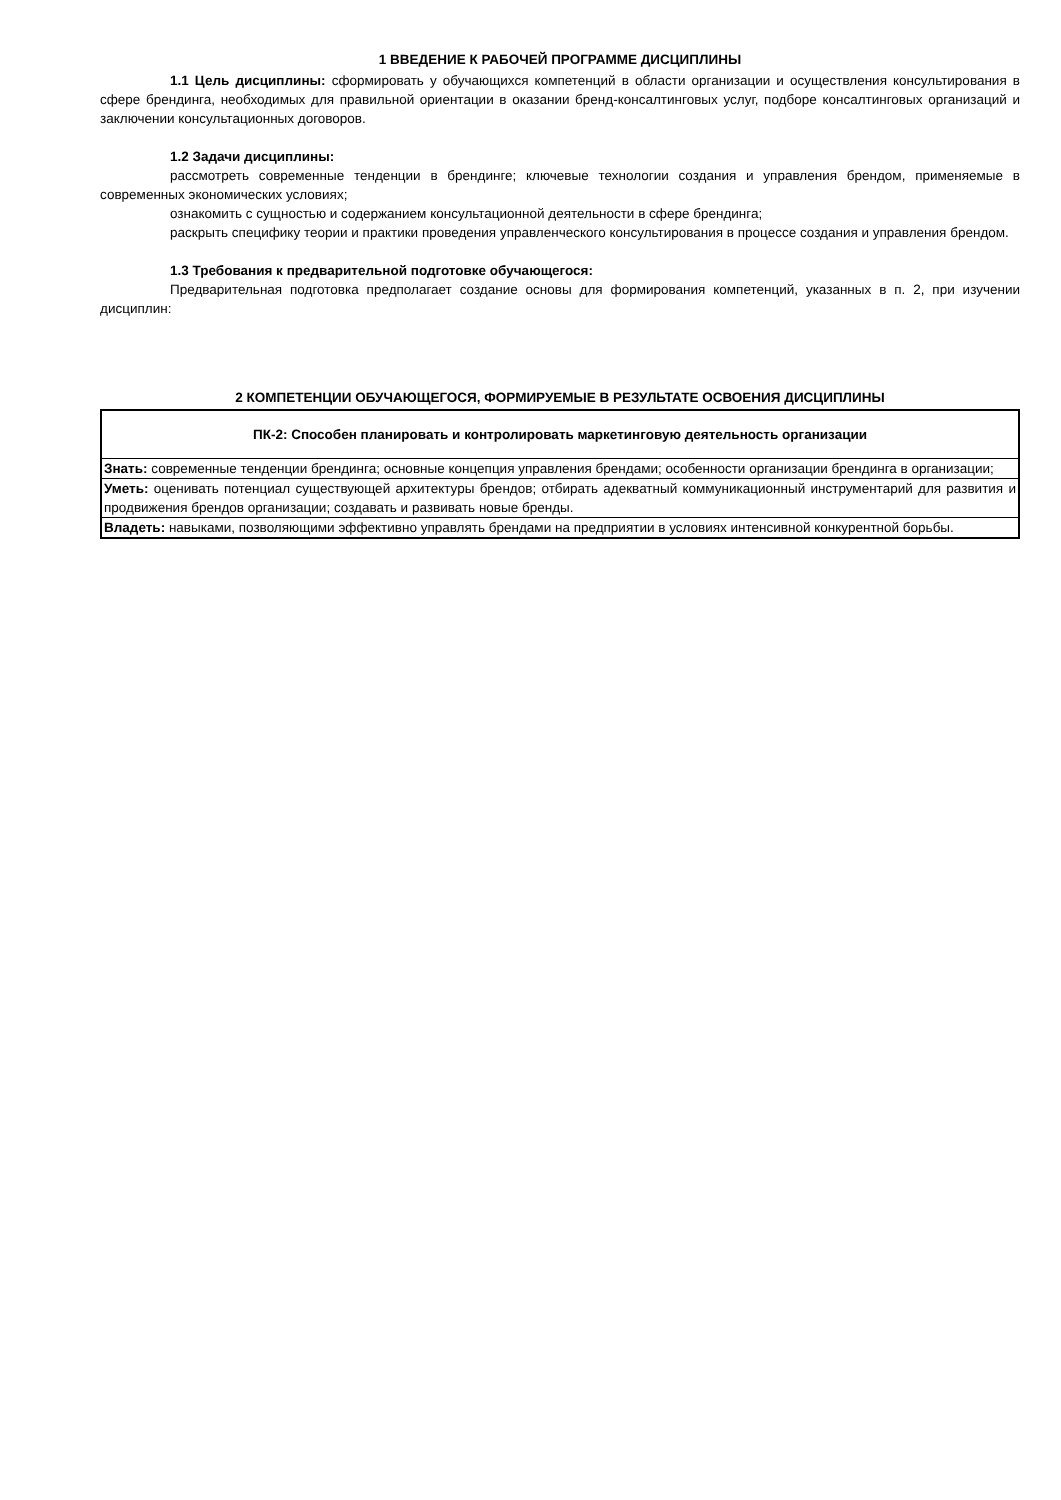1 ВВЕДЕНИЕ К РАБОЧЕЙ ПРОГРАММЕ ДИСЦИПЛИНЫ
1.1 Цель дисциплины: сформировать у обучающихся компетенций в области организации и осуществления консультирования в сфере брендинга, необходимых для правильной ориентации в оказании бренд-консалтинговых услуг, подборе консалтинговых организаций и заключении консультационных договоров.
1.2 Задачи дисциплины:
рассмотреть современные тенденции в брендинге; ключевые технологии создания и управления брендом, применяемые в современных экономических условиях;
ознакомить с сущностью и содержанием консультационной деятельности в сфере брендинга;
раскрыть специфику теории и практики проведения управленческого консультирования в процессе создания и управления брендом.
1.3 Требования к предварительной подготовке обучающегося:
Предварительная подготовка предполагает создание основы для формирования компетенций, указанных в п. 2, при изучении дисциплин:
2 КОМПЕТЕНЦИИ ОБУЧАЮЩЕГОСЯ, ФОРМИРУЕМЫЕ В РЕЗУЛЬТАТЕ ОСВОЕНИЯ ДИСЦИПЛИНЫ
| ПК-2: Способен планировать и контролировать маркетинговую деятельность организации |
| --- |
| Знать: современные тенденции брендинга; основные концепция управления брендами; особенности организации брендинга в организации; |
| Уметь: оценивать потенциал существующей архитектуры брендов; отбирать адекватный коммуникационный инструментарий для развития и продвижения брендов организации; создавать и развивать новые бренды. |
| Владеть: навыками, позволяющими эффективно управлять брендами на предприятии в условиях интенсивной конкурентной борьбы. |